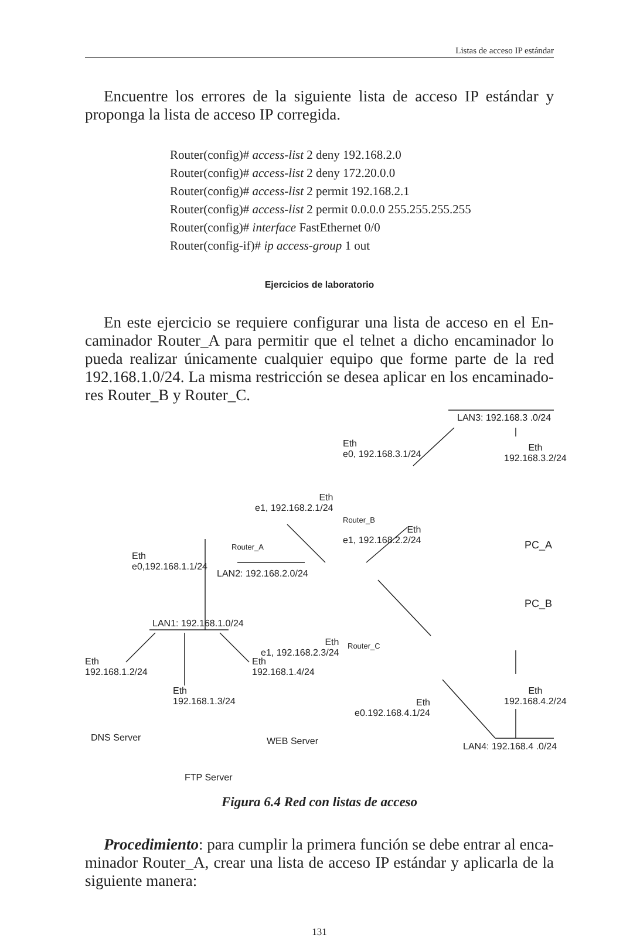Listas de acceso IP estándar
Encuentre los errores de la siguiente lista de acceso IP estándar y propon­ga la lista de acceso IP corregida.
Router(config)# access-list 2 deny 192.168.2.0
Router(config)# access-list 2 deny 172.20.0.0
Router(config)# access-list 2 permit 192.168.2.1
Router(config)# access-list 2 permit 0.0.0.0 255.255.255.255
Router(config)# interface FastEthernet 0/0
Router(config-if)# ip access-group 1 out
Ejercicios de laboratorio
En este ejercicio se requiere configurar una lista de acceso en el En­caminador Router_A para permitir que el telnet a dicho encaminador lo pueda realizar únicamente cualquier equipo que forme parte de la red 192.168.1.0/24. La misma restricción se desea aplicar en los encaminado­res Router_B y Router_C.
LAN3: 192.168.3 .0/24
Eth
e0, 192.168.3.1/24
Eth
192.168.3.2/24
Eth
e1, 192.168.2.1/24
Router_B
Eth
e1, 192.168.2.2/24
PC_A
Router_A
Eth
e0,192.168.1.1/24
LAN2: 192.168.2.0/24
PC_B
LAN1: 192.168.1.0/24
Eth
e1, 192.168.2.3/24
Router_C
Eth
192.168.1.2/24
Eth
192.168.1.4/24
Eth
192.168.1.3/24
Eth
e0.192.168.4.1/24
Eth
192.168.4.2/24
DNS Server WEB Server LAN4: 192.168.4 .0/24
FTP Server
Figura 6.4 Red con listas de acceso
Procedimiento: para cumplir la primera función se debe entrar al enca­minador Router_A, crear una lista de acceso IP estándar y aplicarla de la siguiente manera:
131